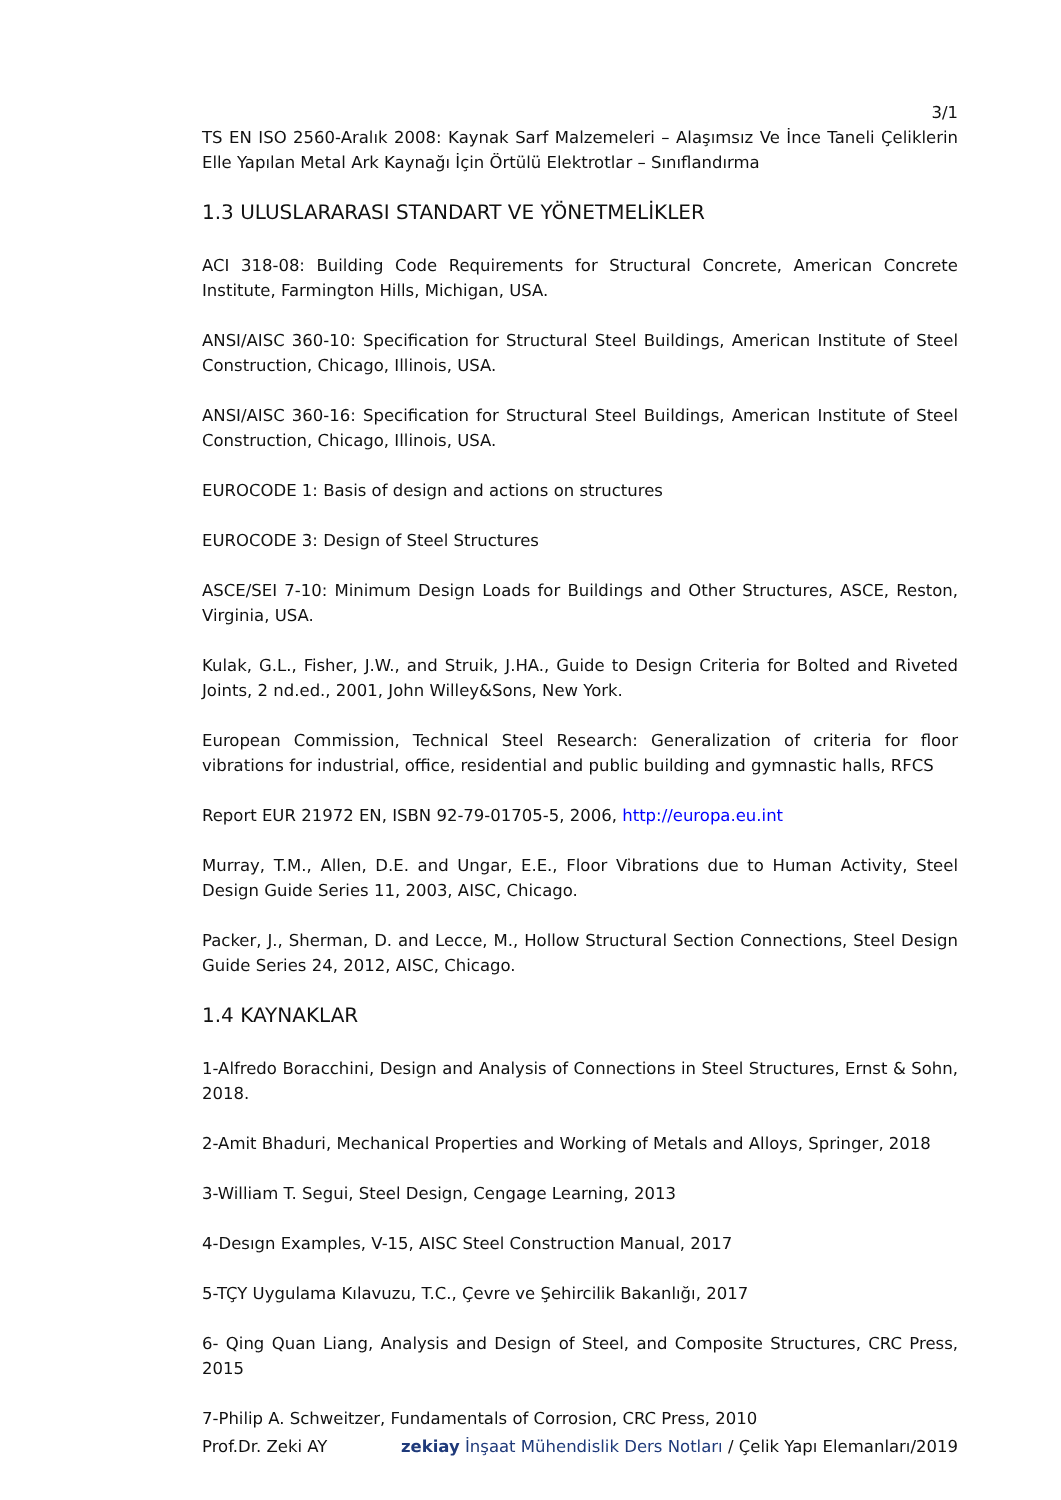3/1
TS EN ISO 2560-Aralık 2008: Kaynak Sarf Malzemeleri – Alaşımsız Ve İnce Taneli Çeliklerin Elle Yapılan Metal Ark Kaynağı İçin Örtülü Elektrotlar – Sınıflandırma
1.3 ULUSLARARASI STANDART VE YÖNETMELİKLER
ACI 318-08: Building Code Requirements for Structural Concrete, American Concrete Institute, Farmington Hills, Michigan, USA.
ANSI/AISC 360-10: Specification for Structural Steel Buildings, American Institute of Steel Construction, Chicago, Illinois, USA.
ANSI/AISC 360-16: Specification for Structural Steel Buildings, American Institute of Steel Construction, Chicago, Illinois, USA.
EUROCODE 1: Basis of design and actions on structures
EUROCODE 3: Design of Steel Structures
ASCE/SEI 7-10: Minimum Design Loads for Buildings and Other Structures, ASCE, Reston, Virginia, USA.
Kulak, G.L., Fisher, J.W., and Struik, J.HA., Guide to Design Criteria for Bolted and Riveted Joints, 2 nd.ed., 2001, John Willey&Sons, New York.
European Commission, Technical Steel Research: Generalization of criteria for floor vibrations for industrial, office, residential and public building and gymnastic halls, RFCS
Report EUR 21972 EN, ISBN 92-79-01705-5, 2006, http://europa.eu.int
Murray, T.M., Allen, D.E. and Ungar, E.E., Floor Vibrations due to Human Activity, Steel Design Guide Series 11, 2003, AISC, Chicago.
Packer, J., Sherman, D. and Lecce, M., Hollow Structural Section Connections, Steel Design Guide Series 24, 2012, AISC, Chicago.
1.4 KAYNAKLAR
1-Alfredo Boracchini, Design and Analysis of Connections in Steel Structures, Ernst & Sohn, 2018.
2-Amit Bhaduri, Mechanical Properties and Working of Metals and Alloys, Springer, 2018
3-William T. Segui, Steel Design, Cengage Learning, 2013
4-Desıgn Examples, V-15, AISC Steel Construction Manual, 2017
5-TÇY Uygulama Kılavuzu, T.C., Çevre ve Şehircilik Bakanlığı, 2017
6- Qing Quan Liang, Analysis and Design of Steel, and Composite Structures, CRC Press, 2015
7-Philip A. Schweitzer, Fundamentals of Corrosion, CRC Press, 2010
Prof.Dr. Zeki AY zekiay İnşaat Mühendislik Ders Notları / Çelik Yapı Elemanları/2019